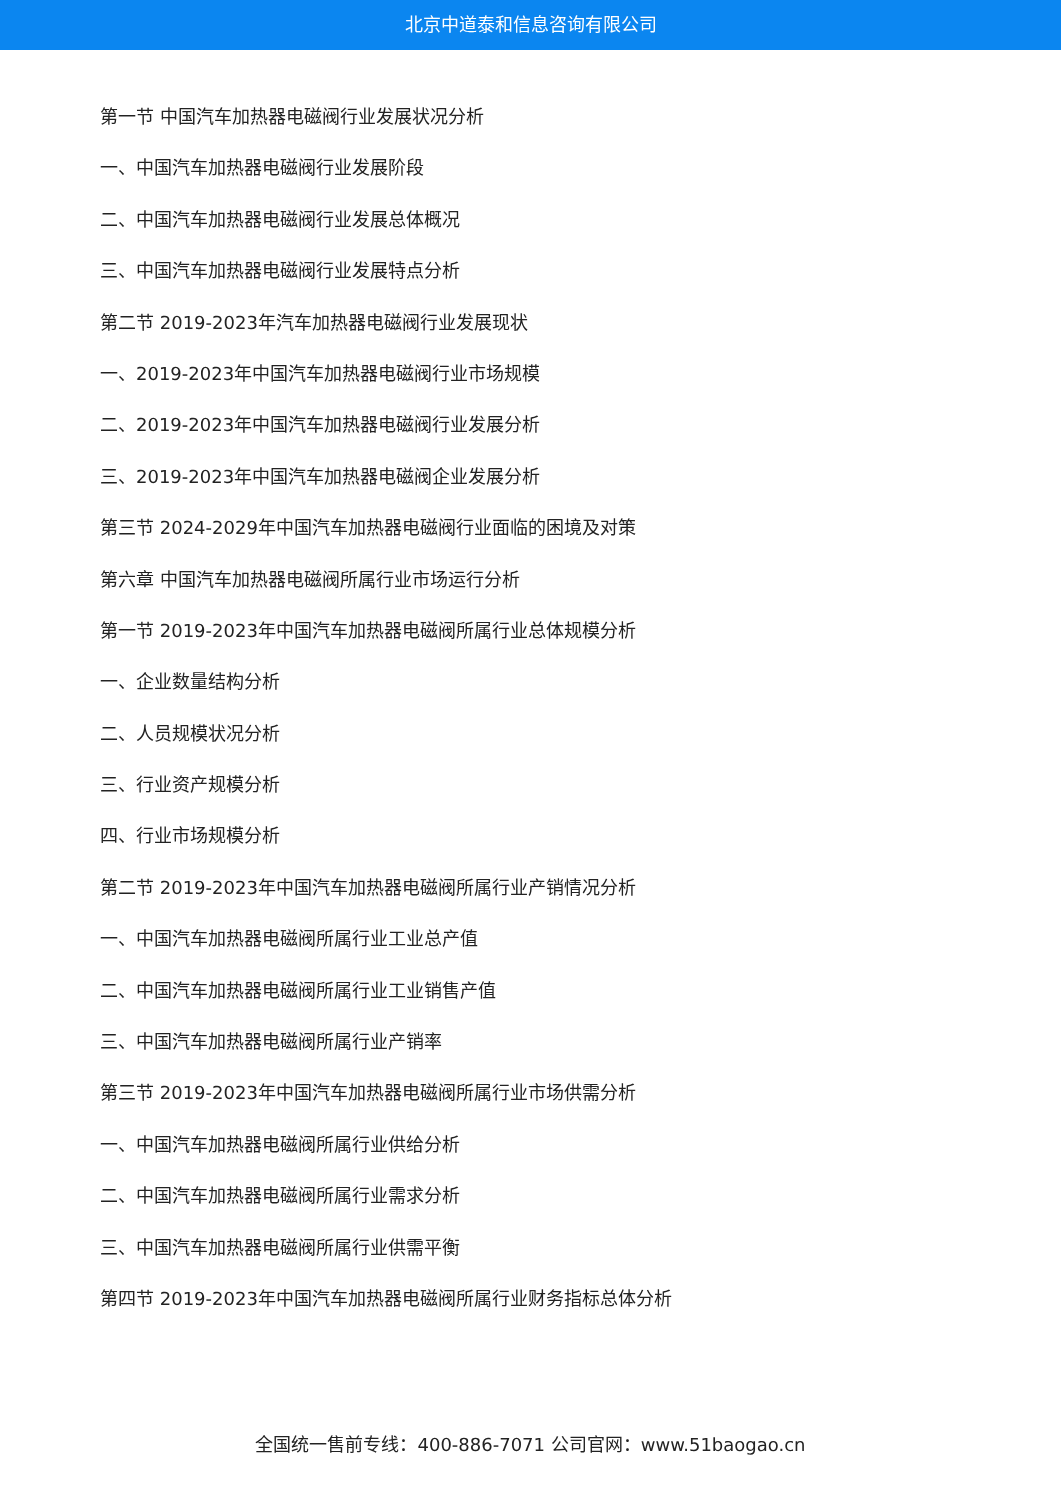北京中道泰和信息咨询有限公司
第一节 中国汽车加热器电磁阀行业发展状况分析
一、中国汽车加热器电磁阀行业发展阶段
二、中国汽车加热器电磁阀行业发展总体概况
三、中国汽车加热器电磁阀行业发展特点分析
第二节 2019-2023年汽车加热器电磁阀行业发展现状
一、2019-2023年中国汽车加热器电磁阀行业市场规模
二、2019-2023年中国汽车加热器电磁阀行业发展分析
三、2019-2023年中国汽车加热器电磁阀企业发展分析
第三节 2024-2029年中国汽车加热器电磁阀行业面临的困境及对策
第六章 中国汽车加热器电磁阀所属行业市场运行分析
第一节 2019-2023年中国汽车加热器电磁阀所属行业总体规模分析
一、企业数量结构分析
二、人员规模状况分析
三、行业资产规模分析
四、行业市场规模分析
第二节 2019-2023年中国汽车加热器电磁阀所属行业产销情况分析
一、中国汽车加热器电磁阀所属行业工业总产值
二、中国汽车加热器电磁阀所属行业工业销售产值
三、中国汽车加热器电磁阀所属行业产销率
第三节 2019-2023年中国汽车加热器电磁阀所属行业市场供需分析
一、中国汽车加热器电磁阀所属行业供给分析
二、中国汽车加热器电磁阀所属行业需求分析
三、中国汽车加热器电磁阀所属行业供需平衡
第四节 2019-2023年中国汽车加热器电磁阀所属行业财务指标总体分析
全国统一售前专线：400-886-7071 公司官网：www.51baogao.cn